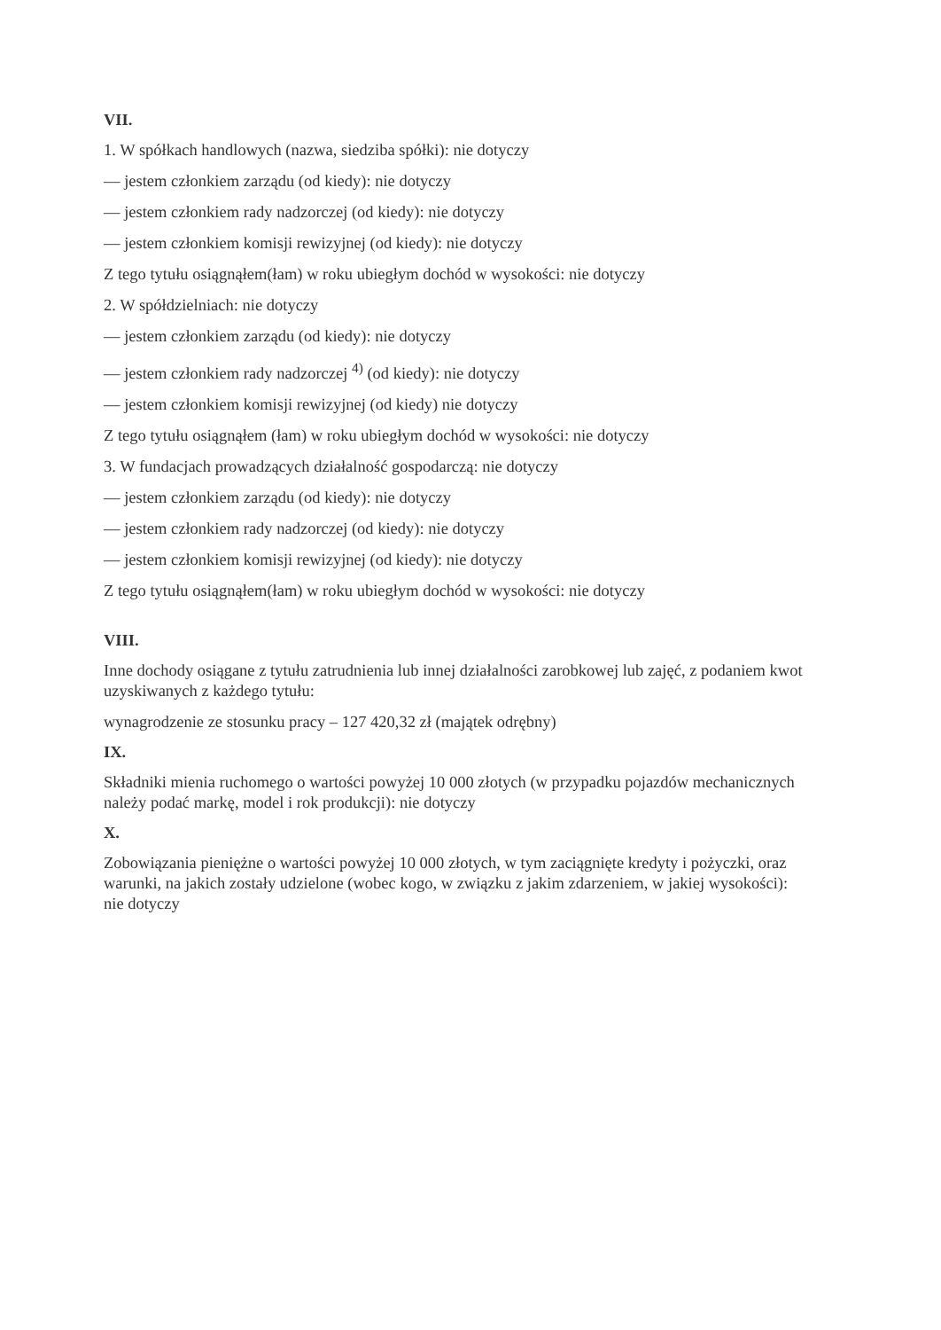VII.
1. W spółkach handlowych (nazwa, siedziba spółki): nie dotyczy
— jestem członkiem zarządu (od kiedy): nie dotyczy
— jestem członkiem rady nadzorczej (od kiedy): nie dotyczy
— jestem członkiem komisji rewizyjnej (od kiedy): nie dotyczy
Z tego tytułu osiągnąłem(łam) w roku ubiegłym dochód w wysokości: nie dotyczy
2. W spółdzielniach: nie dotyczy
— jestem członkiem zarządu (od kiedy): nie dotyczy
— jestem członkiem rady nadzorczej <sup>4)</sup> (od kiedy): nie dotyczy
— jestem członkiem komisji rewizyjnej (od kiedy) nie dotyczy
Z tego tytułu osiągnąłem (łam) w roku ubiegłym dochód w wysokości: nie dotyczy
3. W fundacjach prowadzących działalność gospodarczą: nie dotyczy
— jestem członkiem zarządu (od kiedy): nie dotyczy
— jestem członkiem rady nadzorczej (od kiedy): nie dotyczy
— jestem członkiem komisji rewizyjnej (od kiedy): nie dotyczy
Z tego tytułu osiągnąłem(łam) w roku ubiegłym dochód w wysokości: nie dotyczy
VIII.
Inne dochody osiągane z tytułu zatrudnienia lub innej działalności zarobkowej lub zajęć, z podaniem kwot uzyskiwanych z każdego tytułu:
wynagrodzenie ze stosunku pracy – 127 420,32 zł (majątek odrębny)
IX.
Składniki mienia ruchomego o wartości powyżej 10 000 złotych (w przypadku pojazdów mechanicznych należy podać markę, model i rok produkcji): nie dotyczy
X.
Zobowiązania pieniężne o wartości powyżej 10 000 złotych, w tym zaciągnięte kredyty i pożyczki, oraz warunki, na jakich zostały udzielone (wobec kogo, w związku z jakim zdarzeniem, w jakiej wysokości): nie dotyczy